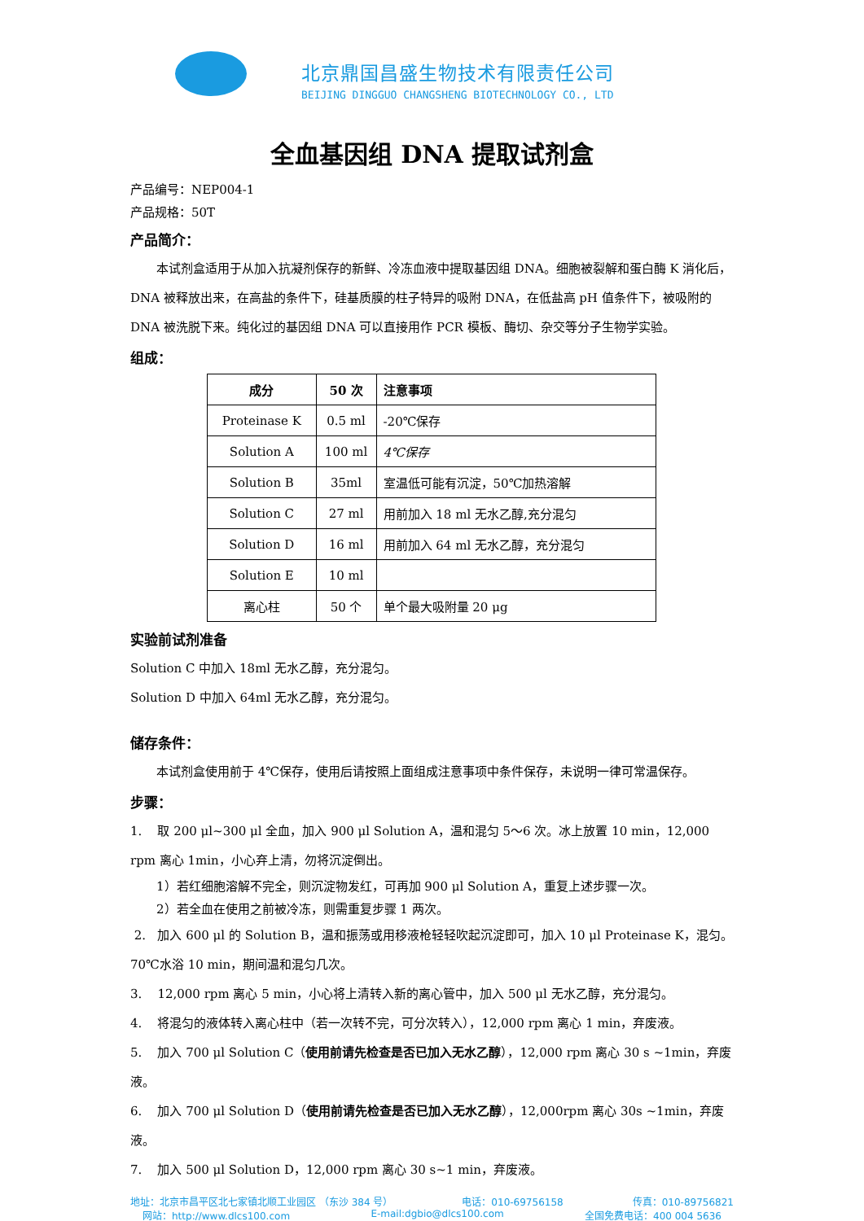北京鼎国昌盛生物技术有限责任公司
BEIJING DINGGUO CHANGSHENG BIOTECHNOLOGY CO., LTD
全血基因组 DNA 提取试剂盒
产品编号：NEP004-1
产品规格：50T
产品简介：
本试剂盒适用于从加入抗凝剂保存的新鲜、冷冻血液中提取基因组 DNA。细胞被裂解和蛋白酶 K 消化后，DNA 被释放出来，在高盐的条件下，硅基质膜的柱子特异的吸附 DNA，在低盐高 pH 值条件下，被吸附的 DNA 被洗脱下来。纯化过的基因组 DNA 可以直接用作 PCR 模板、酶切、杂交等分子生物学实验。
组成：
| 成分 | 50 次 | 注意事项 |
| --- | --- | --- |
| Proteinase K | 0.5 ml | -20℃保存 |
| Solution A | 100 ml | 4℃保存 |
| Solution B | 35ml | 室温低可能有沉淀，50℃加热溶解 |
| Solution C | 27 ml | 用前加入 18 ml 无水乙醇,充分混匀 |
| Solution D | 16 ml | 用前加入 64 ml 无水乙醇，充分混匀 |
| Solution E | 10 ml | |
| 离心柱 | 50 个 | 单个最大吸附量 20 μg |
实验前试剂准备
Solution C 中加入 18ml 无水乙醇，充分混匀。
Solution D 中加入 64ml 无水乙醇，充分混匀。
储存条件：
本试剂盒使用前于 4℃保存，使用后请按照上面组成注意事项中条件保存，未说明一律可常温保存。
步骤：
1. 取 200 μl~300 μl 全血，加入 900 μl Solution A，温和混匀 5～6 次。冰上放置 10 min，12,000 rpm 离心 1min，小心弃上清，勿将沉淀倒出。
1）若红细胞溶解不完全，则沉淀物发红，可再加 900 μl Solution A，重复上述步骤一次。
2）若全血在使用之前被冷冻，则需重复步骤 1 两次。
2. 加入 600 μl 的 Solution B，温和振荡或用移液枪轻轻吹起沉淀即可，加入 10 μl Proteinase K，混匀。70℃水浴 10 min，期间温和混匀几次。
3. 12,000 rpm 离心 5 min，小心将上清转入新的离心管中，加入 500 μl 无水乙醇，充分混匀。
4. 将混匀的液体转入离心柱中（若一次转不完，可分次转入），12,000 rpm 离心 1 min，弃废液。
5. 加入 700 μl Solution C（使用前请先检查是否已加入无水乙醇），12,000 rpm 离心 30 s ~1min，弃废液。
6. 加入 700 μl Solution D（使用前请先检查是否已加入无水乙醇），12,000rpm 离心 30s ~1min，弃废液。
7. 加入 500 μl Solution D，12,000 rpm 离心 30 s~1 min，弃废液。
地址：北京市昌平区北七家镇北顺工业园区 （东沙 384 号） 电话：010-69756158 传真：010-89756821
网站：http://www.dlcs100.com E-mail:dgbio@dlcs100.com 全国免费电话：400 004 5636